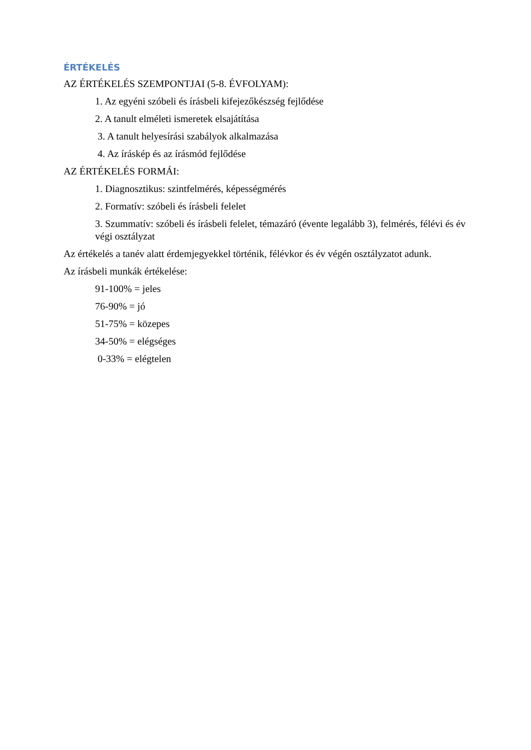ÉRTÉKELÉS
AZ ÉRTÉKELÉS SZEMPONTJAI (5-8. ÉVFOLYAM):
1. Az egyéni szóbeli és írásbeli kifejezőkészség fejlődése
2. A tanult elméleti ismeretek elsajátítása
3. A tanult helyesírási szabályok alkalmazása
4. Az íráskép és az írásmód fejlődése
AZ ÉRTÉKELÉS FORMÁI:
1. Diagnosztikus: szintfelmérés, képességmérés
2. Formatív: szóbeli és írásbeli felelet
3. Szummatív: szóbeli és írásbeli felelet, témazáró (évente legalább 3), felmérés, félévi és év végi osztályzat
Az értékelés a tanév alatt érdemjegyekkel történik, félévkor és év végén osztályzatot adunk.
Az írásbeli munkák értékelése:
91-100% = jeles
76-90% = jó
51-75% = közepes
34-50% = elégséges
0-33% = elégtelen